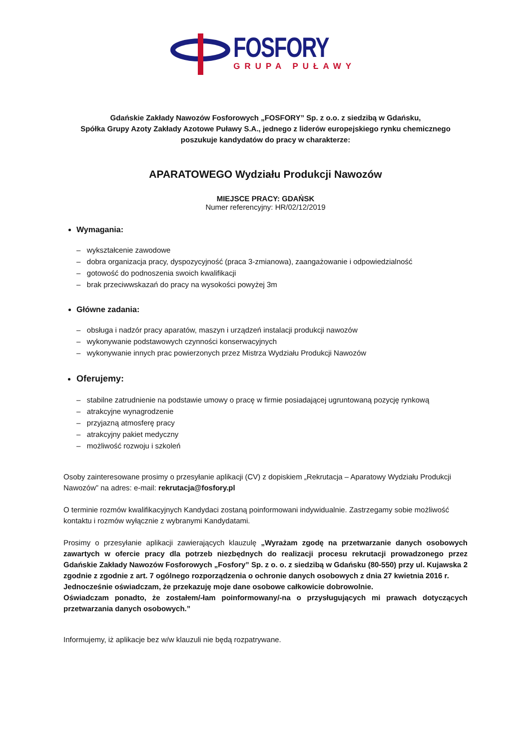FOSFORY
GRUPA PUŁAWY
Gdańskie Zakłady Nawozów Fosforowych „FOSFORY” Sp. z o.o. z siedzibą w Gdańsku,
Spółka Grupy Azoty Zakłady Azotowe Puławy S.A., jednego z liderów europejskiego rynku chemicznego
poszukuje kandydatów do pracy w charakterze:
APARATOWEGO Wydziału Produkcji Nawozów
MIEJSCE PRACY: GDAŃSK
Numer referencyjny: HR/02/12/2019
Wymagania:
– wykształcenie zawodowe
– dobra organizacja pracy, dyspozycyjność (praca 3-zmianowa), zaangażowanie i odpowiedzialność
– gotowość do podnoszenia swoich kwalifikacji
– brak przeciwwskazań do pracy na wysokości powyżej 3m
Główne zadania:
– obsługa i nadzór pracy aparatów, maszyn i urządzeń instalacji produkcji nawozów
– wykonywanie podstawowych czynności konserwacyjnych
– wykonywanie innych prac powierzonych przez Mistrza Wydziału Produkcji Nawozów
Oferujemy:
– stabilne zatrudnienie na podstawie umowy o pracę w firmie posiadającej ugruntowaną pozycję rynkową
– atrakcyjne wynagrodzenie
– przyjazną atmosferę pracy
– atrakcyjny pakiet medyczny
– możliwość rozwoju i szkoleń
Osoby zainteresowane prosimy o przesyłanie aplikacji (CV) z dopiskiem „Rekrutacja – Aparatowy Wydziału Produkcji Nawozów” na adres: e-mail: rekrutacja@fosfory.pl
O terminie rozmów kwalifikacyjnych Kandydaci zostaną poinformowani indywidualnie. Zastrzegamy sobie możliwość kontaktu i rozmów wyłącznie z wybranymi Kandydatami.
Prosimy o przesyłanie aplikacji zawierających klauzulę „Wyrażam zgodę na przetwarzanie danych osobowych zawartych w ofercie pracy dla potrzeb niezbędnych do realizacji procesu rekrutacji prowadzonego przez Gdańskie Zakłady Nawozów Fosforowych „Fosfory” Sp. z o. o. z siedzibą w Gdańsku (80-550) przy ul. Kujawska 2 zgodnie z zgodnie z art. 7 ogólnego rozporządzenia o ochronie danych osobowych z dnia 27 kwietnia 2016 r.
Jednocześnie oświadczam, że przekazuję moje dane osobowe całkowicie dobrowolnie.
Oświadczam ponadto, że zostałem/-łam poinformowany/-na o przysługujących mi prawach dotyczących przetwarzania danych osobowych.”
Informujemy, iż aplikacje bez w/w klauzuli nie będą rozpatrywane.